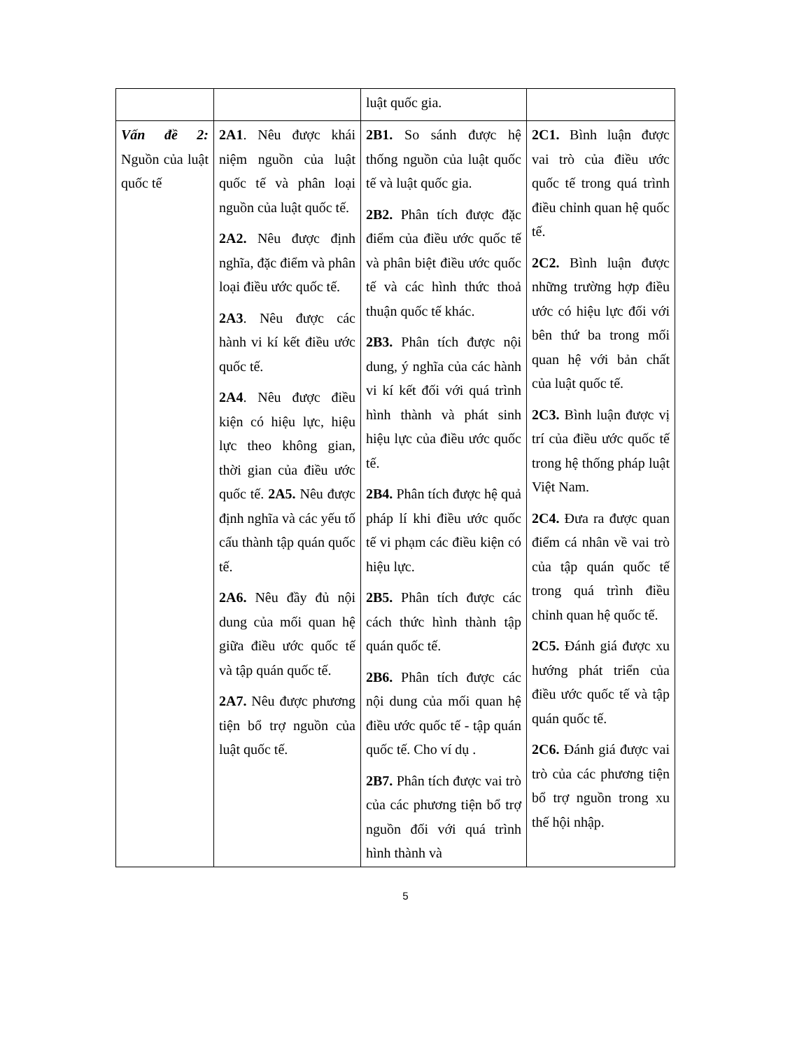| | | luật quốc gia. | |
| Vấn đề 2: Nguồn của luật quốc tế | 2A1 . Nêu được khái niệm nguồn của luật quốc tế và phân loại nguồn của luật quốc tế. 2A2. Nêu được định nghĩa, đặc điểm và phân loại điều ước quốc tế. 2A3 . Nêu được các hành vi kí kết điều ước quốc tế. 2A4 . Nêu được điều kiện có hiệu lực, hiệu lực theo không gian, thời gian của điều ước quốc tế. 2A5. Nêu được định nghĩa và các yếu tố cấu thành tập quán quốc tế. 2A6. Nêu đầy đủ nội dung của mối quan hệ giữa điều ước quốc tế và tập quán quốc tế. 2A7. Nêu được phương tiện bổ trợ nguồn của luật quốc tế. | 2B1. So sánh được hệ thống nguồn của luật quốc tế và luật quốc gia. 2B2. Phân tích được đặc điểm của điều ước quốc tế và phân biệt điều ước quốc tế và các hình thức thoả thuận quốc tế khác. 2B3. Phân tích được nội dung, ý nghĩa của các hành vi kí kết đối với quá trình hình thành và phát sinh hiệu lực của điều ước quốc tế. 2B4. Phân tích được hệ quả pháp lí khi điều ước quốc tế vi phạm các điều kiện có hiệu lực. 2B5. Phân tích được các cách thức hình thành tập quán quốc tế. 2B6. Phân tích được các nội dung của mối quan hệ điều ước quốc tế - tập quán quốc tế. Cho ví dụ . 2B7. Phân tích được vai trò của các phương tiện bổ trợ nguồn đối với quá trình hình thành và | 2C1. Bình luận được vai trò của điều ước quốc tế trong quá trình điều chỉnh quan hệ quốc tế. 2C2. Bình luận được những trường hợp điều ước có hiệu lực đối với bên thứ ba trong mối quan hệ với bản chất của luật quốc tế. 2C3. Bình luận được vị trí của điều ước quốc tế trong hệ thống pháp luật Việt Nam. 2C4. Đưa ra được quan điểm cá nhân về vai trò của tập quán quốc tế trong quá trình điều chỉnh quan hệ quốc tế. 2C5. Đánh giá được xu hướng phát triển của điều ước quốc tế và tập quán quốc tế. 2C6. Đánh giá được vai trò của các phương tiện bổ trợ nguồn trong xu thế hội nhập. |
5